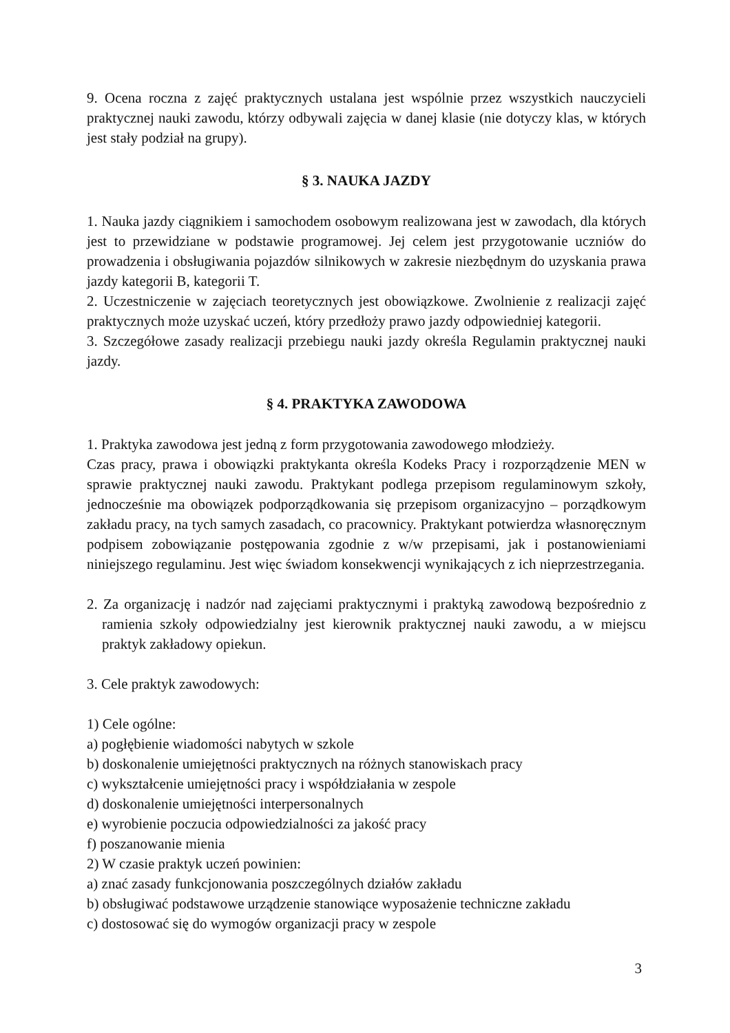9. Ocena roczna z zajęć praktycznych ustalana jest wspólnie przez wszystkich nauczycieli praktycznej nauki zawodu, którzy odbywali zajęcia w danej klasie (nie dotyczy klas, w których jest stały podział na grupy).
§ 3. NAUKA JAZDY
1. Nauka jazdy ciągnikiem i samochodem osobowym realizowana jest w zawodach, dla których jest to przewidziane w podstawie programowej. Jej celem jest przygotowanie uczniów do prowadzenia i obsługiwania pojazdów silnikowych w zakresie niezbędnym do uzyskania prawa jazdy kategorii B, kategorii T.
2. Uczestniczenie w zajęciach teoretycznych jest obowiązkowe. Zwolnienie z realizacji zajęć praktycznych może uzyskać uczeń, który przedłoży prawo jazdy odpowiedniej kategorii.
3. Szczegółowe zasady realizacji przebiegu nauki jazdy określa Regulamin praktycznej nauki jazdy.
§ 4. PRAKTYKA ZAWODOWA
1. Praktyka zawodowa jest jedną z form przygotowania zawodowego młodzieży.
Czas pracy, prawa i obowiązki praktykanta określa Kodeks Pracy i rozporządzenie MEN w sprawie praktycznej nauki zawodu. Praktykant podlega przepisom regulaminowym szkoły, jednocześnie ma obowiązek podporządkowania się przepisom organizacyjno – porządkowym zakładu pracy, na tych samych zasadach, co pracownicy. Praktykant potwierdza własnoręcznym podpisem zobowiązanie postępowania zgodnie z w/w przepisami, jak i postanowieniami niniejszego regulaminu. Jest więc świadom konsekwencji wynikających z ich nieprzestrzegania.
2. Za organizację i nadzór nad zajęciami praktycznymi i praktyką zawodową bezpośrednio z ramienia szkoły odpowiedzialny jest kierownik praktycznej nauki zawodu, a w miejscu praktyk zakładowy opiekun.
3. Cele praktyk zawodowych:
1) Cele ogólne:
a) pogłębienie wiadomości nabytych w szkole
b) doskonalenie umiejętności praktycznych na różnych stanowiskach pracy
c) wykształcenie umiejętności pracy i współdziałania w zespole
d) doskonalenie umiejętności interpersonalnych
e) wyrobienie poczucia odpowiedzialności za jakość pracy
f) poszanowanie mienia
2) W czasie praktyk uczeń powinien:
a) znać zasady funkcjonowania poszczególnych działów zakładu
b) obsługiwać podstawowe urządzenie stanowiące wyposażenie techniczne zakładu
c) dostosować się do wymogów organizacji pracy w zespole
3